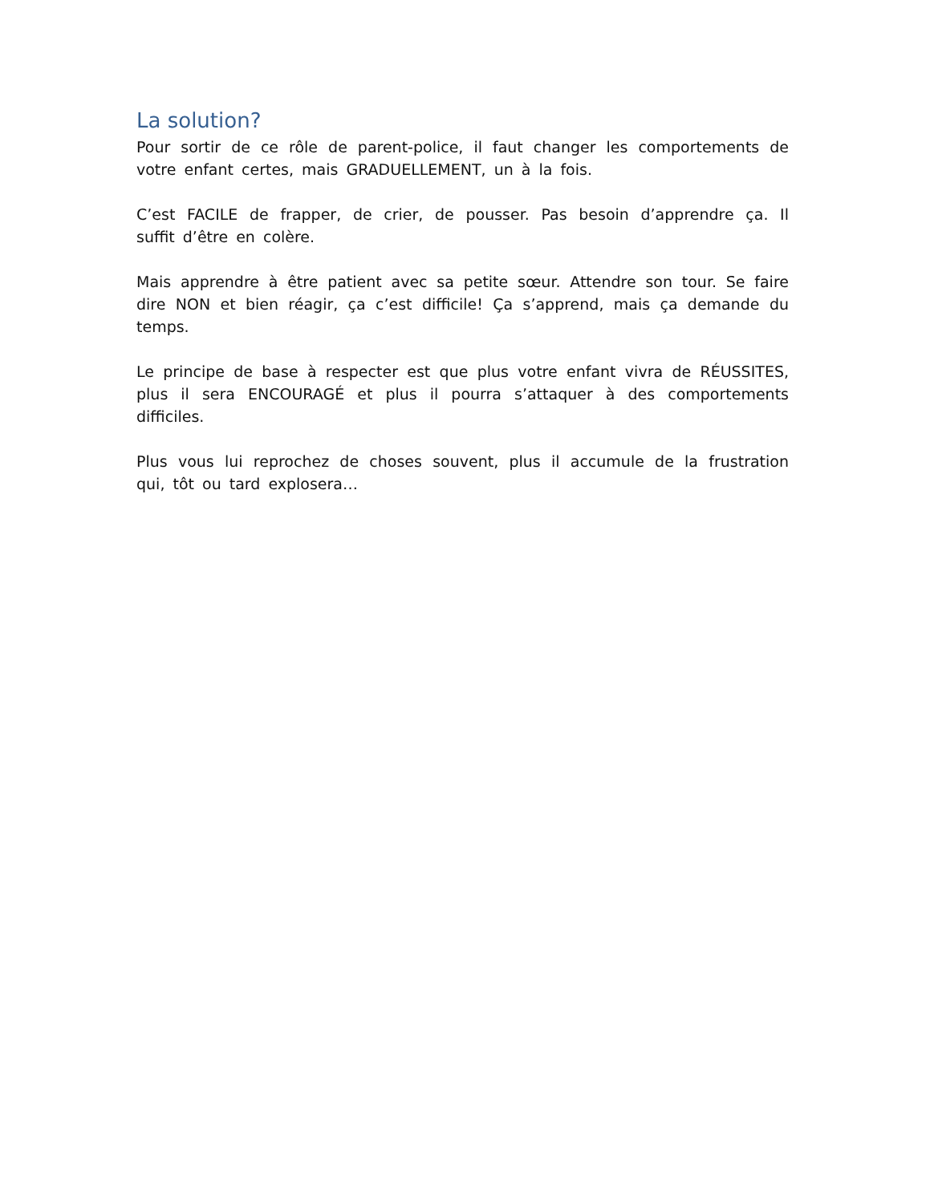La solution?
Pour sortir de ce rôle de parent-police, il faut changer les comportements de votre enfant certes, mais GRADUELLEMENT, un à la fois.
C’est FACILE de frapper, de crier, de pousser. Pas besoin d’apprendre ça. Il suffit d’être en colère.
Mais apprendre à être patient avec sa petite sœur. Attendre son tour. Se faire dire NON et bien réagir, ça c’est difficile! Ça s’apprend, mais ça demande du temps.
Le principe de base à respecter est que plus votre enfant vivra de RÉUSSITES, plus il sera ENCOURAGÉ et plus il pourra s’attaquer à des comportements difficiles.
Plus vous lui reprochez de choses souvent, plus il accumule de la frustration qui, tôt ou tard explosera…